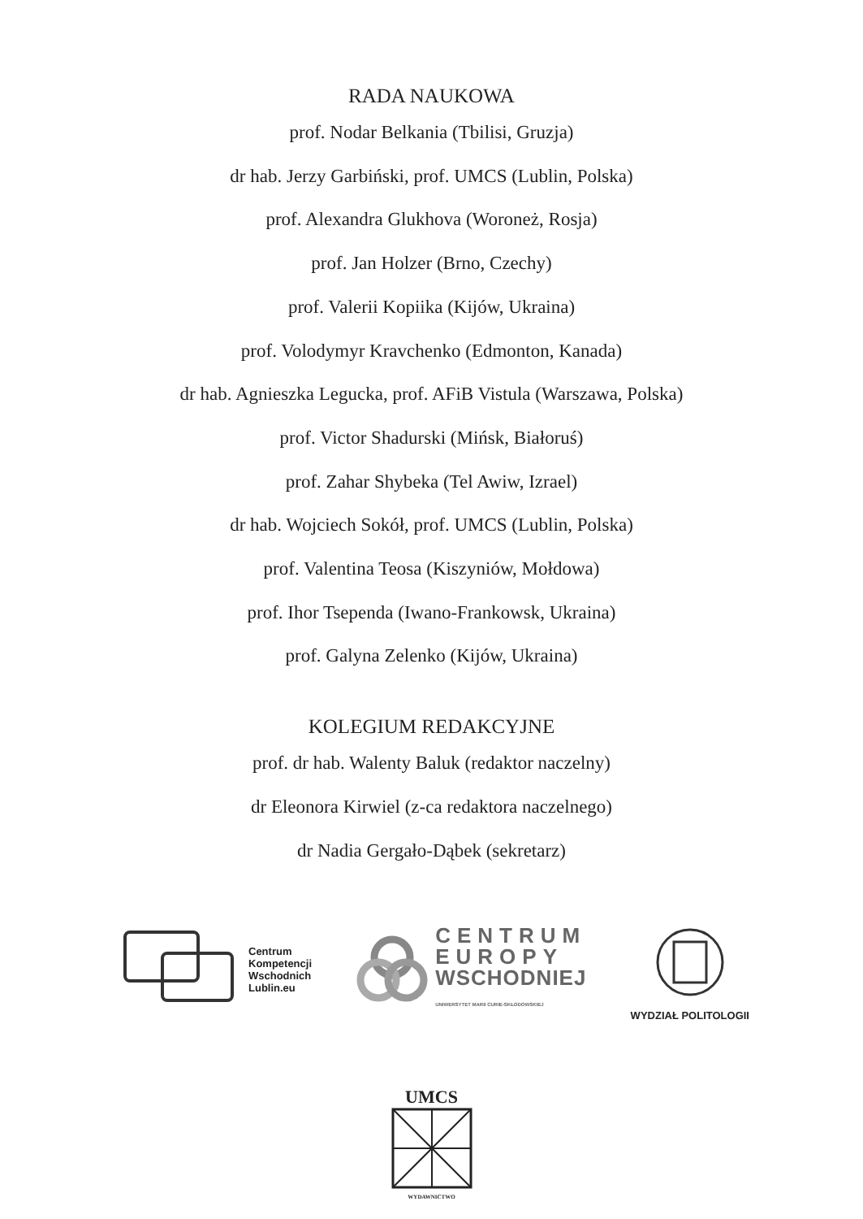RADA NAUKOWA
prof. Nodar Belkania (Tbilisi, Gruzja)
dr hab. Jerzy Garbiński, prof. UMCS (Lublin, Polska)
prof. Alexandra Glukhova (Woroneż, Rosja)
prof. Jan Holzer (Brno, Czechy)
prof. Valerii Kopiika (Kijów, Ukraina)
prof. Volodymyr Kravchenko (Edmonton, Kanada)
dr hab. Agnieszka Legucka, prof. AFiB Vistula (Warszawa, Polska)
prof. Victor Shadurski (Mińsk, Białoruś)
prof. Zahar Shybeka (Tel Awiw, Izrael)
dr hab. Wojciech Sokół, prof. UMCS (Lublin, Polska)
prof. Valentina Teosa (Kiszyniów, Mołdowa)
prof. Ihor Tsependa (Iwano-Frankowsk, Ukraina)
prof. Galyna Zelenko (Kijów, Ukraina)
KOLEGIUM REDAKCYJNE
prof. dr hab. Walenty Baluk (redaktor naczelny)
dr Eleonora Kirwiel (z-ca redaktora naczelnego)
dr Nadia Gergało-Dąbek (sekretarz)
Centrum
Kompetencji
Wschodnich
Lublin.eu
CENTRUM
EUROPY
WSCHODNIEJ
UNIWERSYTET MARII CURIE-SKŁODOWSKIEJ
WYDZIAŁ POLITOLOGII
UMCS
WYDAWNICTWO